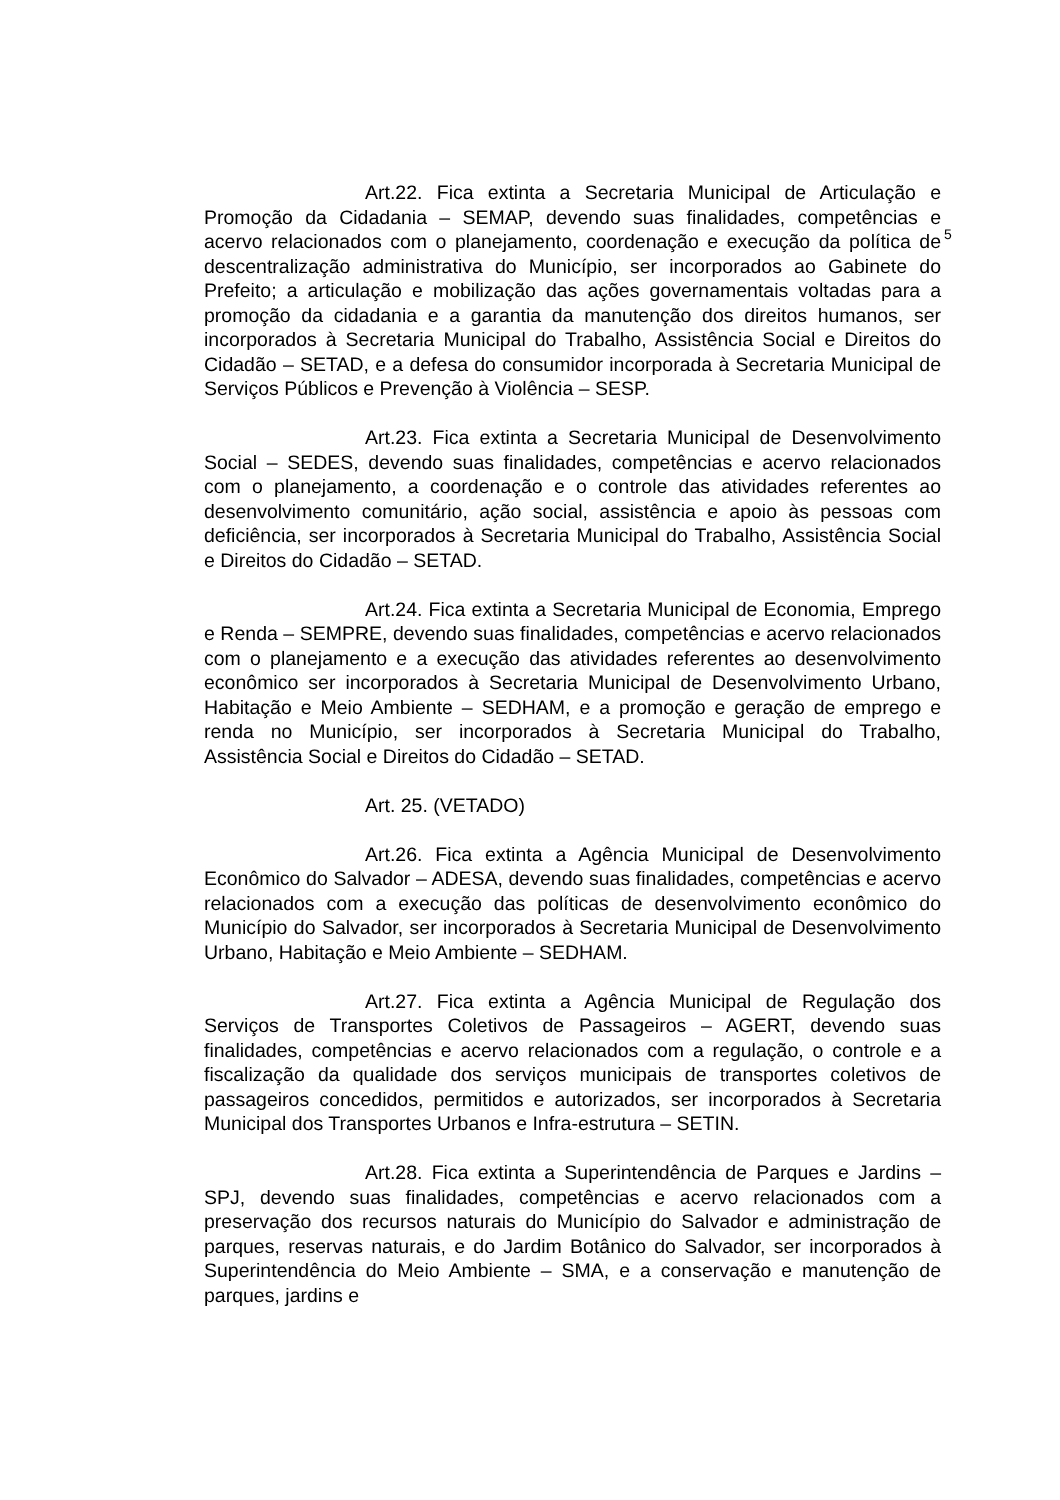5
Art.22. Fica extinta a Secretaria Municipal de Articulação e Promoção da Cidadania – SEMAP, devendo suas finalidades, competências e acervo relacionados com o planejamento, coordenação e execução da política de descentralização administrativa do Município, ser incorporados ao Gabinete do Prefeito; a articulação e mobilização das ações governamentais voltadas para a promoção da cidadania e a garantia da manutenção dos direitos humanos, ser incorporados à Secretaria Municipal do Trabalho, Assistência Social e Direitos do Cidadão – SETAD, e a defesa do consumidor incorporada à Secretaria Municipal de Serviços Públicos e Prevenção à Violência – SESP.
Art.23. Fica extinta a Secretaria Municipal de Desenvolvimento Social – SEDES, devendo suas finalidades, competências e acervo relacionados com o planejamento, a coordenação e o controle das atividades referentes ao desenvolvimento comunitário, ação social, assistência e apoio às pessoas com deficiência, ser incorporados à Secretaria Municipal do Trabalho, Assistência Social e Direitos do Cidadão – SETAD.
Art.24. Fica extinta a Secretaria Municipal de Economia, Emprego e Renda – SEMPRE, devendo suas finalidades, competências e acervo relacionados com o planejamento e a execução das atividades referentes ao desenvolvimento econômico ser incorporados à Secretaria Municipal de Desenvolvimento Urbano, Habitação e Meio Ambiente – SEDHAM, e a promoção e geração de emprego e renda no Município, ser incorporados à Secretaria Municipal do Trabalho, Assistência Social e Direitos do Cidadão – SETAD.
Art. 25. (VETADO)
Art.26. Fica extinta a Agência Municipal de Desenvolvimento Econômico do Salvador – ADESA, devendo suas finalidades, competências e acervo relacionados com a execução das políticas de desenvolvimento econômico do Município do Salvador, ser incorporados à Secretaria Municipal de Desenvolvimento Urbano, Habitação e Meio Ambiente – SEDHAM.
Art.27. Fica extinta a Agência Municipal de Regulação dos Serviços de Transportes Coletivos de Passageiros – AGERT, devendo suas finalidades, competências e acervo relacionados com a regulação, o controle e a fiscalização da qualidade dos serviços municipais de transportes coletivos de passageiros concedidos, permitidos e autorizados, ser incorporados à Secretaria Municipal dos Transportes Urbanos e Infra-estrutura – SETIN.
Art.28. Fica extinta a Superintendência de Parques e Jardins – SPJ, devendo suas finalidades, competências e acervo relacionados com a preservação dos recursos naturais do Município do Salvador e administração de parques, reservas naturais, e do Jardim Botânico do Salvador, ser incorporados à Superintendência do Meio Ambiente – SMA, e a conservação e manutenção de parques, jardins e